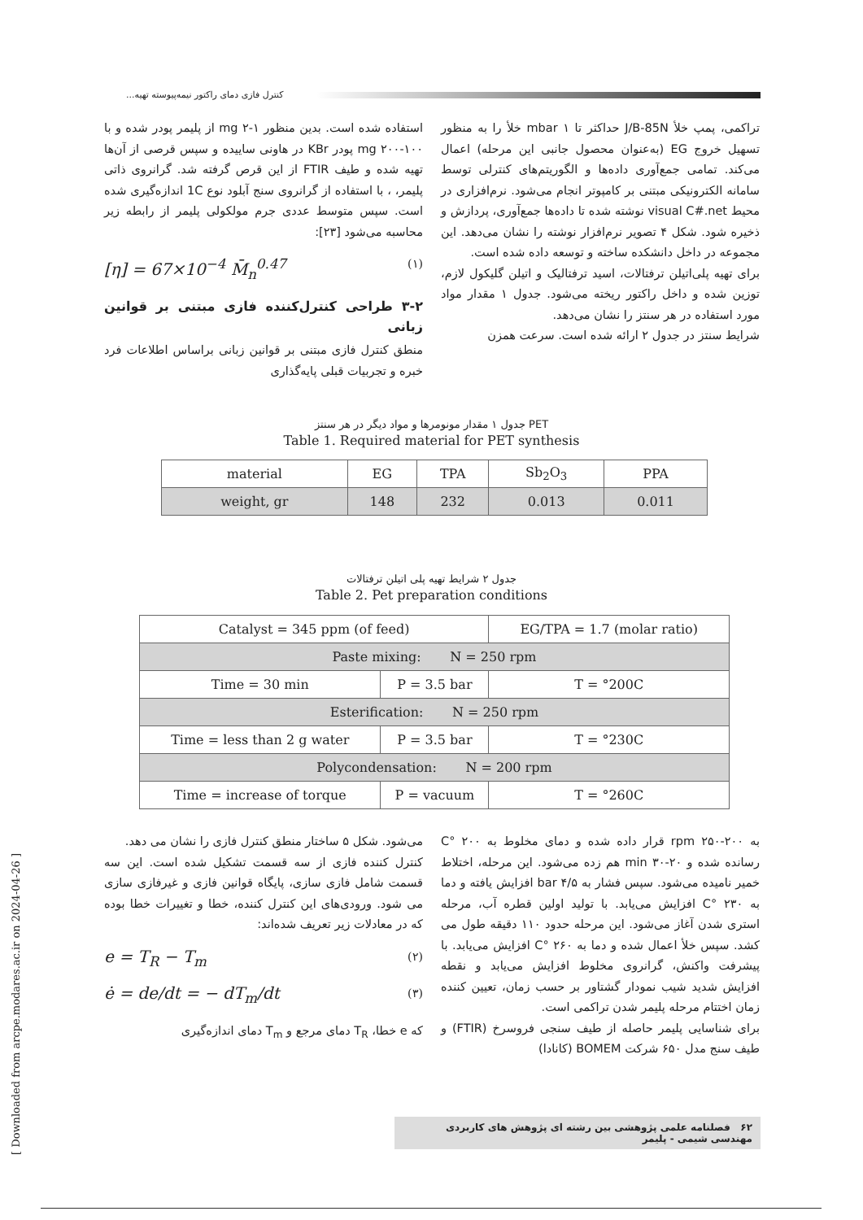کنترل فازی دمای راکتور نیمه‌پیوسته تهیه...
تراکمی، پمپ خلأ J/B-85N حداکثر تا mbar ۱ خلأ را به منظور تسهیل خروج EG (به‌عنوان محصول جانبی این مرحله) اعمال می‌کند. تمامی جمع‌آوری داده‌ها و الگوریتم‌های کنترلی توسط سامانه الکترونیکی مبتنی بر کامپوتر انجام می‌شود. نرم‌افزاری در محیط visual C#.net نوشته شده تا داده‌ها جمع‌آوری، پردازش و ذخیره شود. شکل ۴ تصویر نرم‌افزار نوشته را نشان می‌دهد. این مجموعه در داخل دانشکده ساخته و توسعه داده شده است.
برای تهیه پلی‌اتیلن ترفتالات، اسید ترفتالیک و اتیلن گلیکول لازم، توزین شده و داخل راکتور ریخته می‌شود. جدول ۱ مقدار مواد مورد استفاده در هر سنتز را نشان می‌دهد.
شرایط سنتز در جدول ۲ ارائه شده است. سرعت همزن
استفاده شده است. بدین منظور mg ۲-۱ از پلیمر پودر شده و با mg ۲۰۰-۱۰۰ پودر KBr در هاونی ساییده و سپس قرصی از آن‌ها تهیه شده و طیف FTIR از این قرص گرفته شد. گرانروی ذاتی پلیمر، ، با استفاده از گرانروی سنج آبلود نوع 1C اندازه‌گیری شده است. سپس متوسط عددی جرم مولکولی پلیمر از رابطه زیر محاسبه می‌شود [۲۳]:
[η] = 67×10<sup>−4</sup> M̄<sub>n</sub><sup>0.47</sup> (۱)
۳-۲ طراحی کنترل‌کننده فازی مبتنی بر قوانین زبانی
منطق کنترل فازی مبتنی بر قوانین زبانی براساس اطلاعات فرد خبره و تجربیات قبلی پایه‌گذاری
جدول ۱ مقدار مونومرها و مواد دیگر در هر سنتز PET
Table 1. Required material for PET synthesis
| material | EG | TPA | Sb<sub>2</sub>O<sub>3</sub> | PPA |
| weight, gr | 148 | 232 | 0.013 | 0.011 |
جدول ۲ شرایط تهیه پلی اتیلن ترفتالات
Table 2. Pet preparation conditions
| Catalyst = 345 ppm (of feed) | | EG/TPA = 1.7 (molar ratio) |
| Paste mixing: N = 250 rpm | | |
| Time = 30 min | P = 3.5 bar | T = °200C |
| Esterification: N = 250 rpm | | |
| Time = less than 2 g water | P = 3.5 bar | T = °230C |
| Polycondensation: N = 200 rpm | | |
| Time = increase of torque | P = vacuum | T = °260C |
به rpm ۲۵۰-۲۰۰ قرار داده شده و دمای مخلوط به ۲۰۰ °C رسانده شده و min ۳۰-۲۰ هم زده می‌شود. این مرحله، اختلاط خمیر نامیده می‌شود. سپس فشار به bar ۴/۵ افزایش یافته و دما به ۲۳۰ °C افزایش می‌یابد. با تولید اولین قطره آب، مرحله استری شدن آغاز می‌شود. این مرحله حدود ۱۱۰ دقیقه طول می کشد. سپس خلأ اعمال شده و دما به ۲۶۰ °C افزایش می‌یابد. با پیشرفت واکنش، گرانروی مخلوط افزایش می‌یابد و نقطه افزایش شدید شیب نمودار گشتاور بر حسب زمان، تعیین کننده زمان اختتام مرحله پلیمر شدن تراکمی است.
برای شناسایی پلیمر حاصله از طیف سنجی فروسرخ (FTIR) و طیف سنج مدل ۶۵۰ شرکت BOMEM (کانادا)
می‌شود. شکل ۵ ساختار منطق کنترل فازی را نشان می دهد.
کنترل کننده فازی از سه قسمت تشکیل شده است. این سه قسمت شامل فازی سازی، پایگاه قوانین فازی و غیرفازی سازی می شود. ورودی‌های این کنترل کننده، خطا و تغییرات خطا بوده که در معادلات زیر تعریف شده‌اند:
e = T<sub>R</sub> − T<sub>m</sub> (۲)
ė = de/dt = − dT<sub>m</sub>/dt (۳)
که e خطا، T<sub>R</sub> دمای مرجع و T<sub>m</sub> دمای اندازه‌گیری
۶۲ فصلنامه علمی پژوهشی بین رشته ای پژوهش های کاربردی مهندسی شیمی - پلیمر
[ Downloaded from arcpe.modares.ac.ir on 2024-04-26 ]